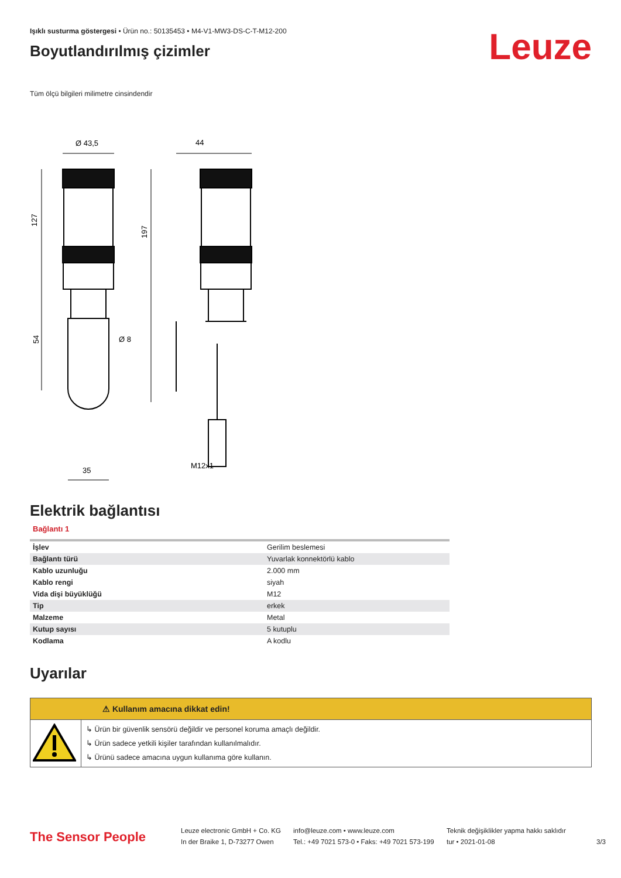Işıklı susturma göstergesi • Ürün no.: 50135453 • M4-V1-MW3-DS-C-T-M12-200
Boyutlandırılmış çizimler
Leuze
Tüm ölçü bilgileri milimetre cinsindendir
Ø 43,5
44
127
197
54
Ø 8
35
M12x1
Elektrik bağlantısı
Bağlantı 1
| İşlev | Gerilim beslemesi |
| Bağlantı türü | Yuvarlak konnektörlü kablo |
| Kablo uzunluğu | 2.000 mm |
| Kablo rengi | siyah |
| Vida dişi büyüklüğü | M12 |
| Tip | erkek |
| Malzeme | Metal |
| Kutup sayısı | 5 kutuplu |
| Kodlama | A kodlu |
Uyarılar
⚠ Kullanım amacına dikkat edin!
↳ Ürün bir güvenlik sensörü değildir ve personel koruma amaçlı değildir.
↳ Ürün sadece yetkili kişiler tarafından kullanılmalıdır.
↳ Ürünü sadece amacına uygun kullanıma göre kullanın.
The Sensor People
Leuze electronic GmbH + Co. KG
In der Braike 1, D-73277 Owen
info@leuze.com • www.leuze.com
Tel.: +49 7021 573-0 • Faks: +49 7021 573-199
Teknik değişiklikler yapma hakkı saklıdır
tur • 2021-01-08
3/3